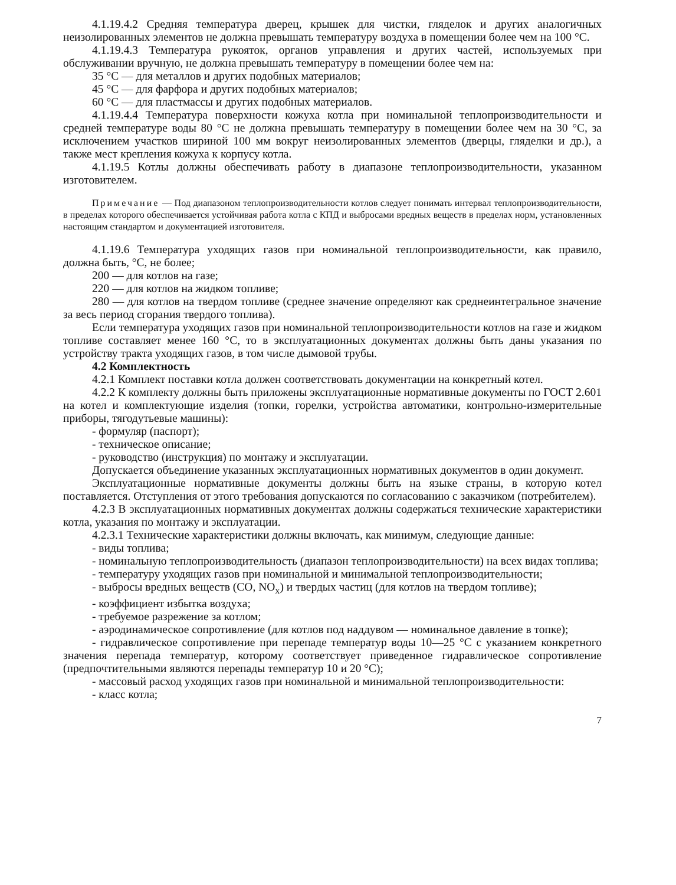4.1.19.4.2 Средняя температура дверец, крышек для чистки, гляделок и других аналогичных неизолированных элементов не должна превышать температуру воздуха в помещении более чем на 100 °С.
4.1.19.4.3 Температура рукояток, органов управления и других частей, используемых при обслуживании вручную, не должна превышать температуру в помещении более чем на:
35 °С — для металлов и других подобных материалов;
45 °С — для фарфора и других подобных материалов;
60 °С — для пластмассы и других подобных материалов.
4.1.19.4.4 Температура поверхности кожуха котла при номинальной теплопроизводительности и средней температуре воды 80 °С не должна превышать температуру в помещении более чем на 30 °С, за исключением участков шириной 100 мм вокруг неизолированных элементов (дверцы, гляделки и др.), а также мест крепления кожуха к корпусу котла.
4.1.19.5 Котлы должны обеспечивать работу в диапазоне теплопроизводительности, указанном изготовителем.
Примечание — Под диапазоном теплопроизводительности котлов следует понимать интервал теплопроизводительности, в пределах которого обеспечивается устойчивая работа котла с КПД и выбросами вредных веществ в пределах норм, установленных настоящим стандартом и документацией изготовителя.
4.1.19.6 Температура уходящих газов при номинальной теплопроизводительности, как правило, должна быть, °С, не более;
200 — для котлов на газе;
220 — для котлов на жидком топливе;
280 — для котлов на твердом топливе (среднее значение определяют как среднеинтегральное значение за весь период сгорания твердого топлива).
Если температура уходящих газов при номинальной теплопроизводительности котлов на газе и жидком топливе составляет менее 160 °С, то в эксплуатационных документах должны быть даны указания по устройству тракта уходящих газов, в том числе дымовой трубы.
4.2 Комплектность
4.2.1 Комплект поставки котла должен соответствовать документации на конкретный котел.
4.2.2 К комплекту должны быть приложены эксплуатационные нормативные документы по ГОСТ 2.601 на котел и комплектующие изделия (топки, горелки, устройства автоматики, контрольно-измерительные приборы, тягодутьевые машины):
- формуляр (паспорт);
- техническое описание;
- руководство (инструкция) по монтажу и эксплуатации.
Допускается объединение указанных эксплуатационных нормативных документов в один документ.
Эксплуатационные нормативные документы должны быть на языке страны, в которую котел поставляется. Отступления от этого требования допускаются по согласованию с заказчиком (потребителем).
4.2.3 В эксплуатационных нормативных документах должны содержаться технические характеристики котла, указания по монтажу и эксплуатации.
4.2.3.1 Технические характеристики должны включать, как минимум, следующие данные:
- виды топлива;
- номинальную теплопроизводительность (диапазон теплопроизводительности) на всех видах топлива;
- температуру уходящих газов при номинальной и минимальной теплопроизводительности;
- выбросы вредных веществ (СО, NO<sub>x</sub>) и твердых частиц (для котлов на твердом топливе);
- коэффициент избытка воздуха;
- требуемое разрежение за котлом;
- аэродинамическое сопротивление (для котлов под наддувом — номинальное давление в топке);
- гидравлическое сопротивление при перепаде температур воды 10—25 °С с указанием конкретного значения перепада температур, которому соответствует приведенное гидравлическое сопротивление (предпочтительными являются перепады температур 10 и 20 °С);
- массовый расход уходящих газов при номинальной и минимальной теплопроизводительности:
- класс котла;
7